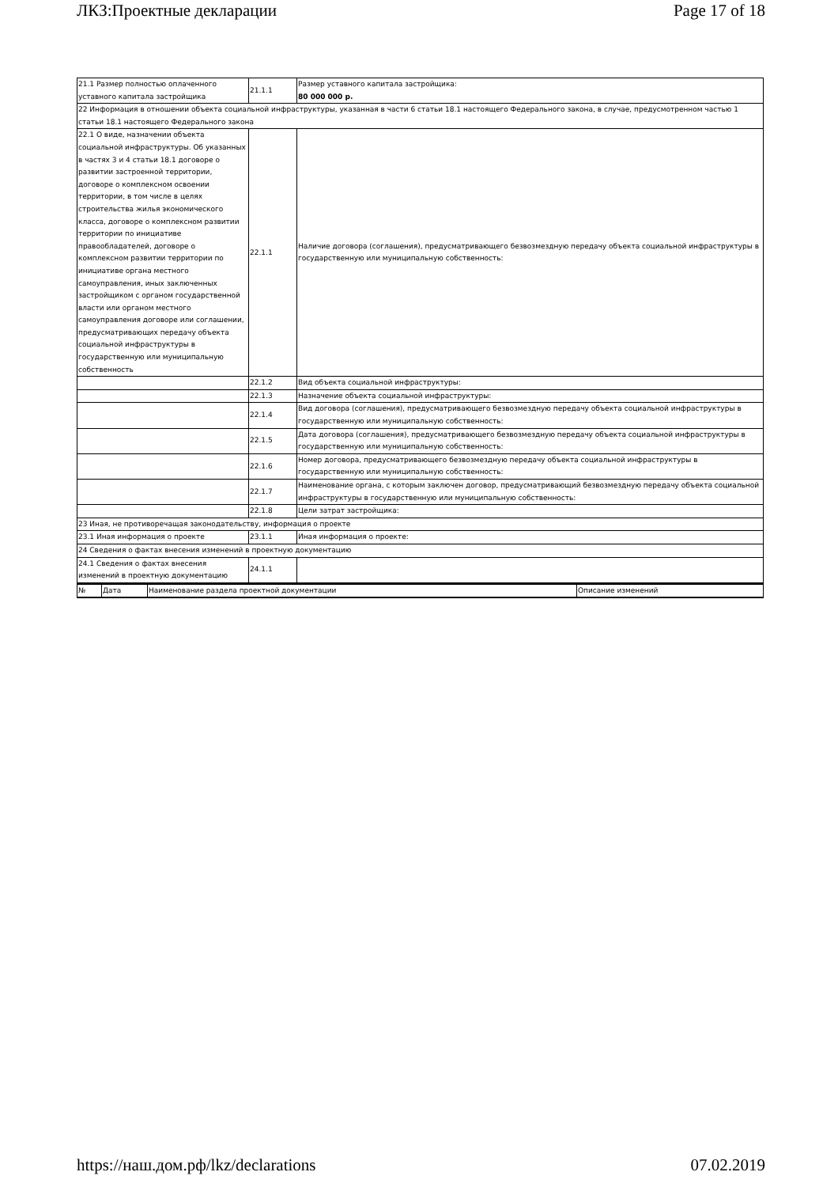ЛКЗ:Проектные декларации Page 17 of 18
| 21.1 Размер полностью оплаченного уставного капитала застройщика | 21.1.1 | Размер уставного капитала застройщика: 80 000 000 р. |
| 22 Информация в отношении объекта социальной инфраструктуры, указанная в части 6 статьи 18.1 настоящего Федерального закона, в случае, предусмотренном частью 1 статьи 18.1 настоящего Федерального закона | | |
| 22.1 О виде, назначении объекта социальной инфраструктуры. Об указанных в частях 3 и 4 статьи 18.1 договоре о развитии застроенной территории, договоре о комплексном освоении территории, в том числе в целях строительства жилья экономического класса, договоре о комплексном развитии территории по инициативе правообладателей, договоре о комплексном развитии территории по инициативе органа местного самоуправления, иных заключенных застройщиком с органом государственной власти или органом местного самоуправления договоре или соглашении, предусматривающих передачу объекта социальной инфраструктуры в государственную или муниципальную собственность | 22.1.1 | Наличие договора (соглашения), предусматривающего безвозмездную передачу объекта социальной инфраструктуры в государственную или муниципальную собственность: |
| | 22.1.2 | Вид объекта социальной инфраструктуры: |
| | 22.1.3 | Назначение объекта социальной инфраструктуры: |
| | 22.1.4 | Вид договора (соглашения), предусматривающего безвозмездную передачу объекта социальной инфраструктуры в государственную или муниципальную собственность: |
| | 22.1.5 | Дата договора (соглашения), предусматривающего безвозмездную передачу объекта социальной инфраструктуры в государственную или муниципальную собственность: |
| | 22.1.6 | Номер договора, предусматривающего безвозмездную передачу объекта социальной инфраструктуры в государственную или муниципальную собственность: |
| | 22.1.7 | Наименование органа, с которым заключен договор, предусматривающий безвозмездную передачу объекта социальной инфраструктуры в государственную или муниципальную собственность: |
| | 22.1.8 | Цели затрат застройщика: |
| 23 Иная, не противоречащая законодательству, информация о проекте | | |
| 23.1 Иная информация о проекте | 23.1.1 | Иная информация о проекте: |
| 24 Сведения о фактах внесения изменений в проектную документацию | | |
| 24.1 Сведения о фактах внесения изменений в проектную документацию | 24.1.1 | |
| № | Дата | Наименование раздела проектной документации | Описание изменений |
https://наш.дом.рф/lkz/declarations 07.02.2019